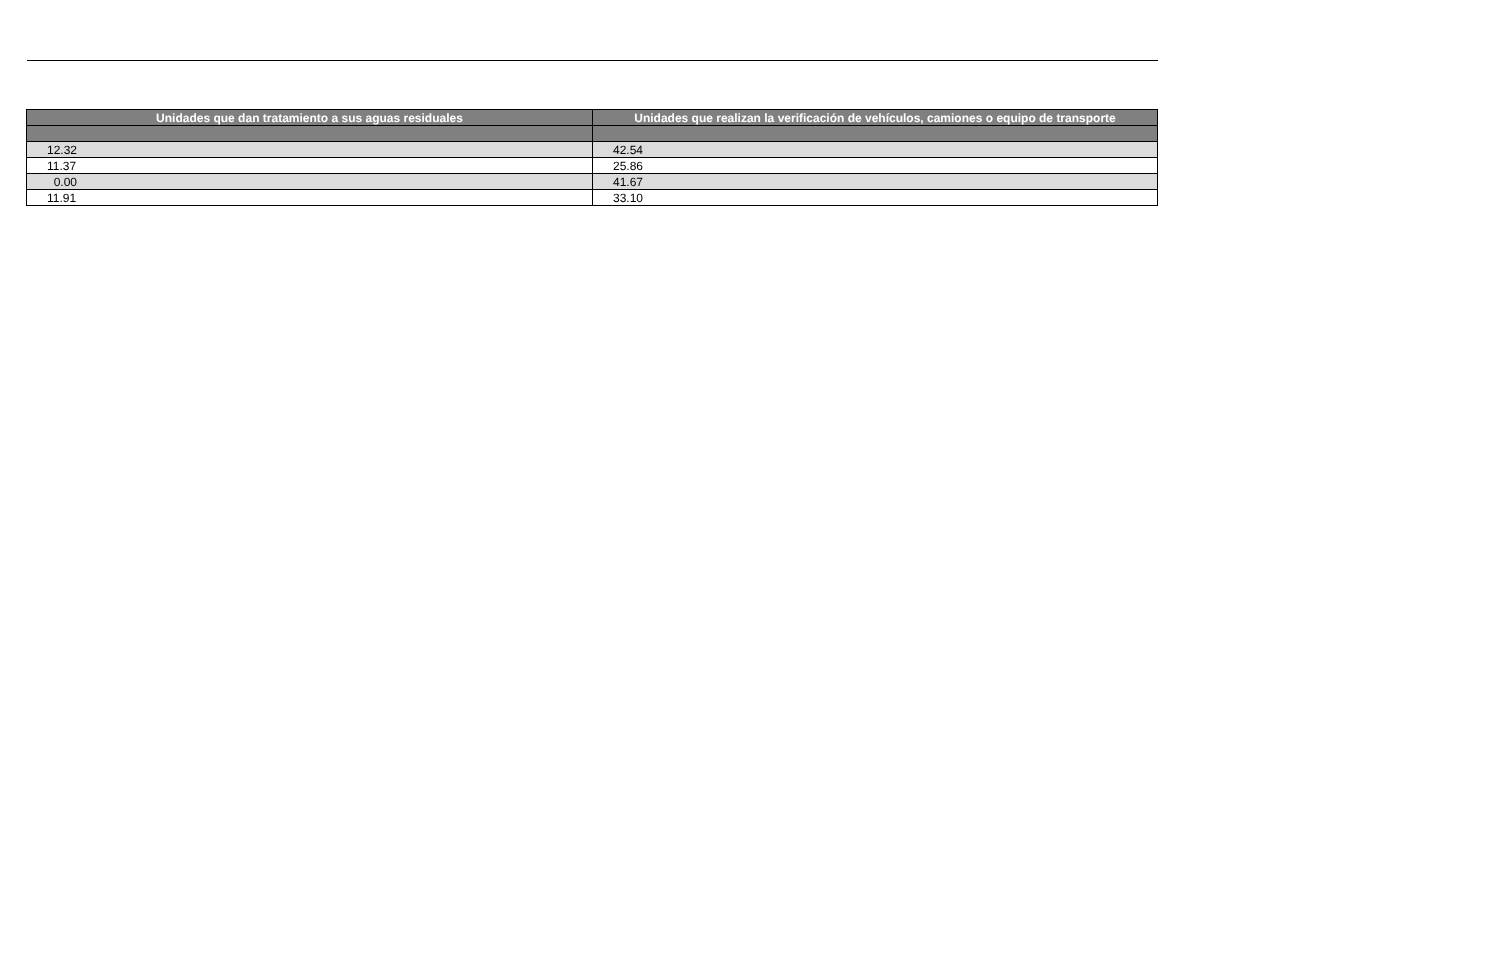| Unidades que dan tratamiento a sus aguas residuales | Unidades que realizan la verificación de vehículos, camiones o equipo de transporte |
| --- | --- |
| 12.32 | 42.54 |
| 11.37 | 25.86 |
| 0.00 | 41.67 |
| 11.91 | 33.10 |